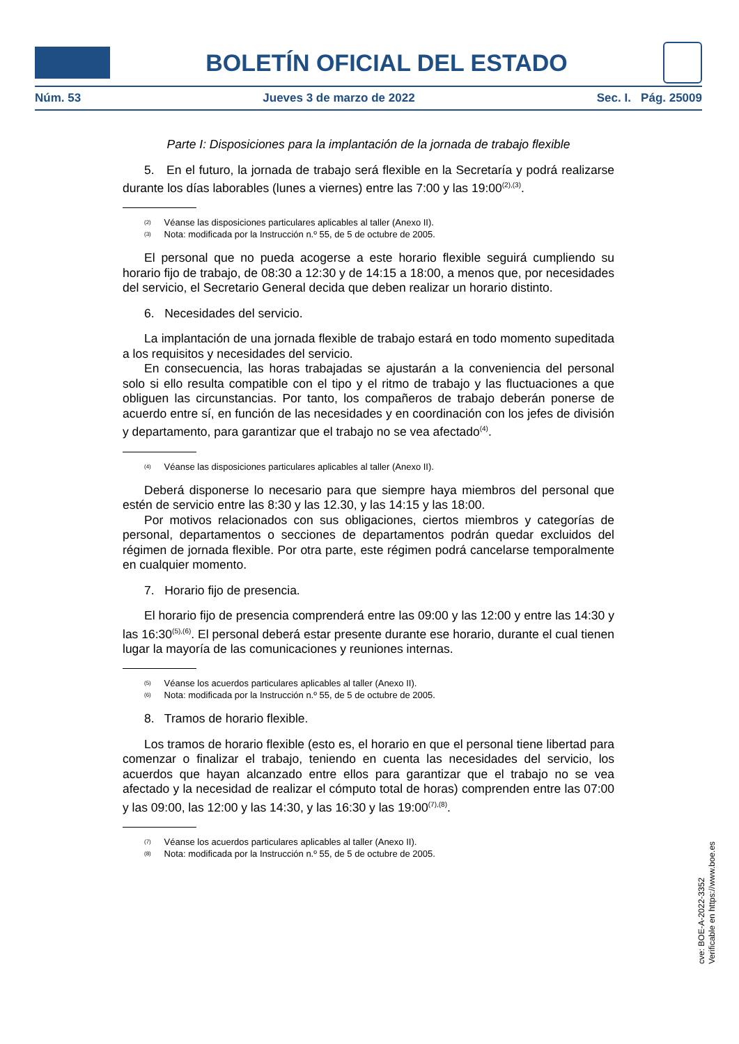BOLETÍN OFICIAL DEL ESTADO
Núm. 53 Jueves 3 de marzo de 2022 Sec. I. Pág. 25009
Parte I: Disposiciones para la implantación de la jornada de trabajo flexible
5. En el futuro, la jornada de trabajo será flexible en la Secretaría y podrá realizarse durante los días laborables (lunes a viernes) entre las 7:00 y las 19:00<sup>(2),(3)</sup>.
<sup>(2)</sup> Véanse las disposiciones particulares aplicables al taller (Anexo II).
<sup>(3)</sup> Nota: modificada por la Instrucción n.º 55, de 5 de octubre de 2005.
El personal que no pueda acogerse a este horario flexible seguirá cumpliendo su horario fijo de trabajo, de 08:30 a 12:30 y de 14:15 a 18:00, a menos que, por necesidades del servicio, el Secretario General decida que deben realizar un horario distinto.
6. Necesidades del servicio.
La implantación de una jornada flexible de trabajo estará en todo momento supeditada a los requisitos y necesidades del servicio.
En consecuencia, las horas trabajadas se ajustarán a la conveniencia del personal solo si ello resulta compatible con el tipo y el ritmo de trabajo y las fluctuaciones a que obliguen las circunstancias. Por tanto, los compañeros de trabajo deberán ponerse de acuerdo entre sí, en función de las necesidades y en coordinación con los jefes de división y departamento, para garantizar que el trabajo no se vea afectado<sup>(4)</sup>.
<sup>(4)</sup> Véanse las disposiciones particulares aplicables al taller (Anexo II).
Deberá disponerse lo necesario para que siempre haya miembros del personal que estén de servicio entre las 8:30 y las 12.30, y las 14:15 y las 18:00.
Por motivos relacionados con sus obligaciones, ciertos miembros y categorías de personal, departamentos o secciones de departamentos podrán quedar excluidos del régimen de jornada flexible. Por otra parte, este régimen podrá cancelarse temporalmente en cualquier momento.
7. Horario fijo de presencia.
El horario fijo de presencia comprenderá entre las 09:00 y las 12:00 y entre las 14:30 y las 16:30<sup>(5),(6)</sup>. El personal deberá estar presente durante ese horario, durante el cual tienen lugar la mayoría de las comunicaciones y reuniones internas.
<sup>(5)</sup> Véanse los acuerdos particulares aplicables al taller (Anexo II).
<sup>(6)</sup> Nota: modificada por la Instrucción n.º 55, de 5 de octubre de 2005.
8. Tramos de horario flexible.
Los tramos de horario flexible (esto es, el horario en que el personal tiene libertad para comenzar o finalizar el trabajo, teniendo en cuenta las necesidades del servicio, los acuerdos que hayan alcanzado entre ellos para garantizar que el trabajo no se vea afectado y la necesidad de realizar el cómputo total de horas) comprenden entre las 07:00 y las 09:00, las 12:00 y las 14:30, y las 16:30 y las 19:00<sup>(7),(8)</sup>.
<sup>(7)</sup> Véanse los acuerdos particulares aplicables al taller (Anexo II).
<sup>(8)</sup> Nota: modificada por la Instrucción n.º 55, de 5 de octubre de 2005.
cve: BOE-A-2022-3352
Verificable en https://www.boe.es